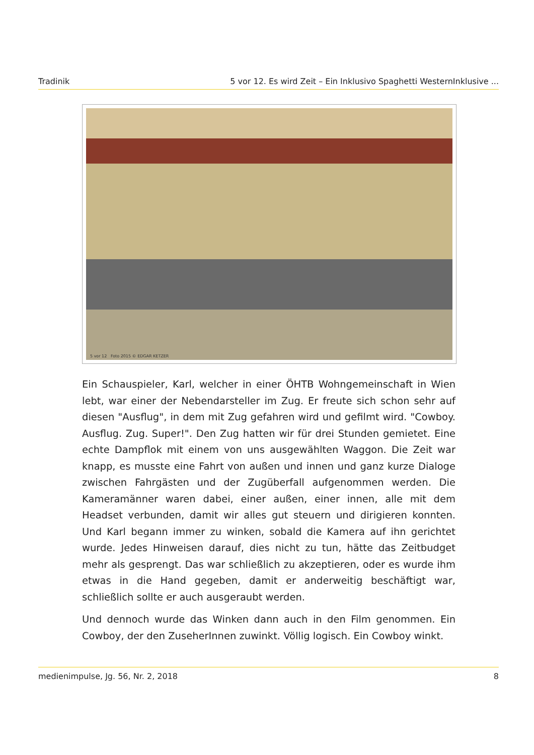Tradinik 5 vor 12. Es wird Zeit – Ein Inklusivo Spaghetti WesternInklusive ...
5 vor 12 Foto 2015 © EDGAR KETZER
Ein Schauspieler, Karl, welcher in einer ÖHTB Wohngemeinschaft in Wien lebt, war einer der Nebendarsteller im Zug. Er freute sich schon sehr auf diesen "Ausflug", in dem mit Zug gefahren wird und gefilmt wird. "Cowboy. Ausflug. Zug. Super!". Den Zug hatten wir für drei Stunden gemietet. Eine echte Dampflok mit einem von uns ausgewählten Waggon. Die Zeit war knapp, es musste eine Fahrt von außen und innen und ganz kurze Dialoge zwischen Fahrgästen und der Zugüberfall aufgenommen werden. Die Kameramänner waren dabei, einer außen, einer innen, alle mit dem Headset verbunden, damit wir alles gut steuern und dirigieren konnten. Und Karl begann immer zu winken, sobald die Kamera auf ihn gerichtet wurde. Jedes Hinweisen darauf, dies nicht zu tun, hätte das Zeitbudget mehr als gesprengt. Das war schließlich zu akzeptieren, oder es wurde ihm etwas in die Hand gegeben, damit er anderweitig beschäftigt war, schließlich sollte er auch ausgeraubt werden.
Und dennoch wurde das Winken dann auch in den Film genommen. Ein Cowboy, der den ZuseherInnen zuwinkt. Völlig logisch. Ein Cowboy winkt.
medienimpulse, Jg. 56, Nr. 2, 2018 8